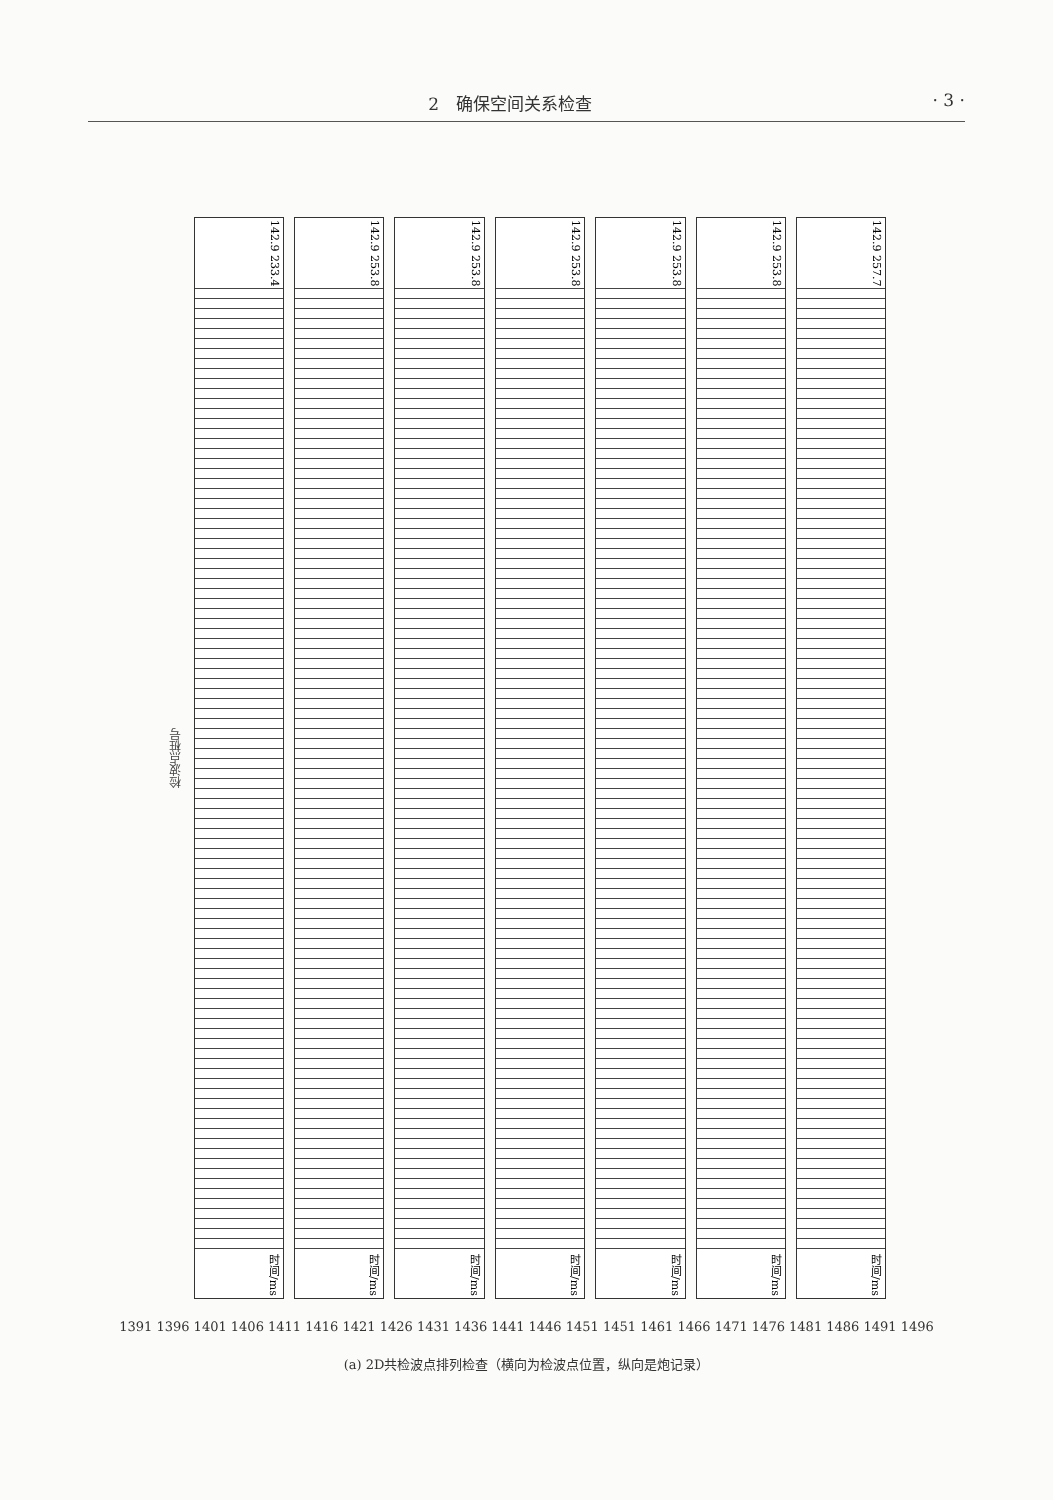2　确保空间关系检查 · 3 ·
检波点桩号
142.9 233.4
时间/ms
142.9 253.8
时间/ms
142.9 253.8
时间/ms
142.9 253.8
时间/ms
142.9 253.8
时间/ms
142.9 253.8
时间/ms
142.9 257.7
时间/ms
1391 1396 1401 1406 1411 1416 1421 1426 1431 1436 1441 1446 1451 1451 1461 1466 1471 1476 1481 1486 1491 1496
(a) 2D共检波点排列检查（横向为检波点位置，纵向是炮记录）